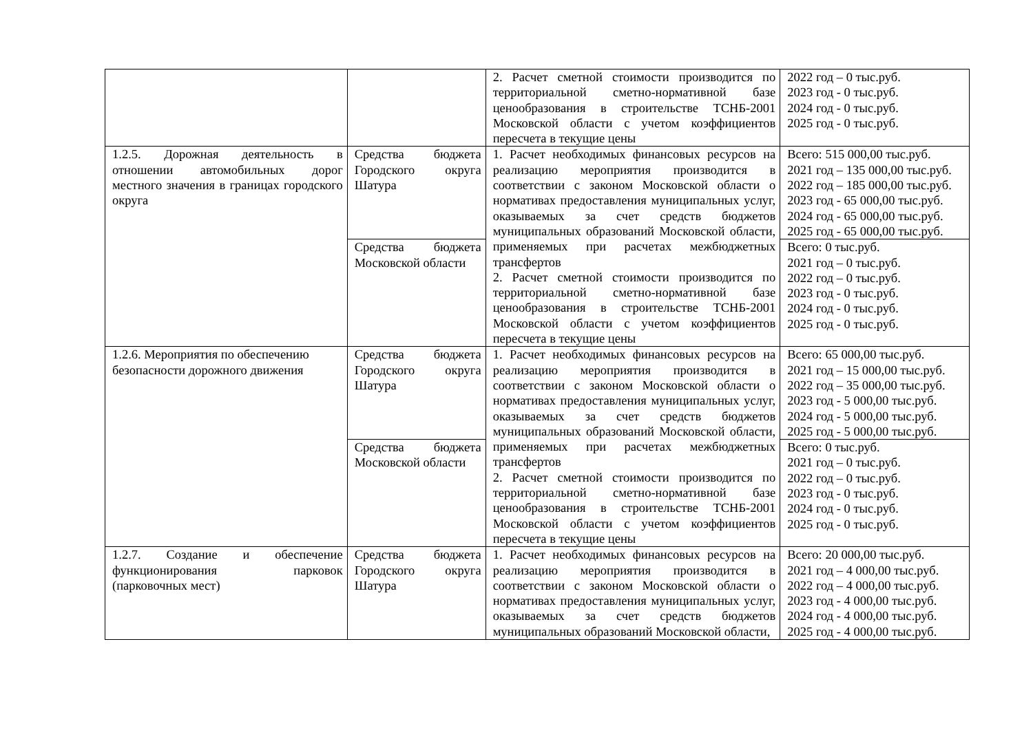| | | 2. Расчет сметной стоимости производится по территориальной сметно-нормативной базе ценообразования в строительстве ТСНБ-2001 Московской области с учетом коэффициентов пересчета в текущие цены | 2022 год – 0 тыс.руб. 2023 год - 0 тыс.руб. 2024 год - 0 тыс.руб. 2025 год - 0 тыс.руб. |
| 1.2.5. Дорожная деятельность в отношении автомобильных дорог местного значения в границах городского округа | Средства бюджета Городского округа Шатура | 1. Расчет необходимых финансовых ресурсов на реализацию мероприятия производится в соответствии с законом Московской области о нормативах предоставления муниципальных услуг, оказываемых за счет средств бюджетов муниципальных образований Московской области, применяемых при расчетах межбюджетных трансфертов 2. Расчет сметной стоимости производится по территориальной сметно-нормативной базе ценообразования в строительстве ТСНБ-2001 Московской области с учетом коэффициентов пересчета в текущие цены | Всего: 515 000,00 тыс.руб. 2021 год – 135 000,00 тыс.руб. 2022 год – 185 000,00 тыс.руб. 2023 год - 65 000,00 тыс.руб. 2024 год - 65 000,00 тыс.руб. 2025 год - 65 000,00 тыс.руб. |
| | Средства бюджета Московской области | | Всего: 0 тыс.руб. 2021 год – 0 тыс.руб. 2022 год – 0 тыс.руб. 2023 год - 0 тыс.руб. 2024 год - 0 тыс.руб. 2025 год - 0 тыс.руб. |
| 1.2.6. Мероприятия по обеспечению безопасности дорожного движения | Средства бюджета Городского округа Шатура | 1. Расчет необходимых финансовых ресурсов на реализацию мероприятия производится в соответствии с законом Московской области о нормативах предоставления муниципальных услуг, оказываемых за счет средств бюджетов муниципальных образований Московской области, применяемых при расчетах межбюджетных трансфертов 2. Расчет сметной стоимости производится по территориальной сметно-нормативной базе ценообразования в строительстве ТСНБ-2001 Московской области с учетом коэффициентов пересчета в текущие цены | Всего: 65 000,00 тыс.руб. 2021 год – 15 000,00 тыс.руб. 2022 год – 35 000,00 тыс.руб. 2023 год - 5 000,00 тыс.руб. 2024 год - 5 000,00 тыс.руб. 2025 год - 5 000,00 тыс.руб. |
| | Средства бюджета Московской области | | Всего: 0 тыс.руб. 2021 год – 0 тыс.руб. 2022 год – 0 тыс.руб. 2023 год - 0 тыс.руб. 2024 год - 0 тыс.руб. 2025 год - 0 тыс.руб. |
| 1.2.7. Создание и обеспечение функционирования парковок (парковочных мест) | Средства бюджета Городского округа Шатура | 1. Расчет необходимых финансовых ресурсов на реализацию мероприятия производится в соответствии с законом Московской области о нормативах предоставления муниципальных услуг, оказываемых за счет средств бюджетов муниципальных образований Московской области, | Всего: 20 000,00 тыс.руб. 2021 год – 4 000,00 тыс.руб. 2022 год – 4 000,00 тыс.руб. 2023 год - 4 000,00 тыс.руб. 2024 год - 4 000,00 тыс.руб. 2025 год - 4 000,00 тыс.руб. |